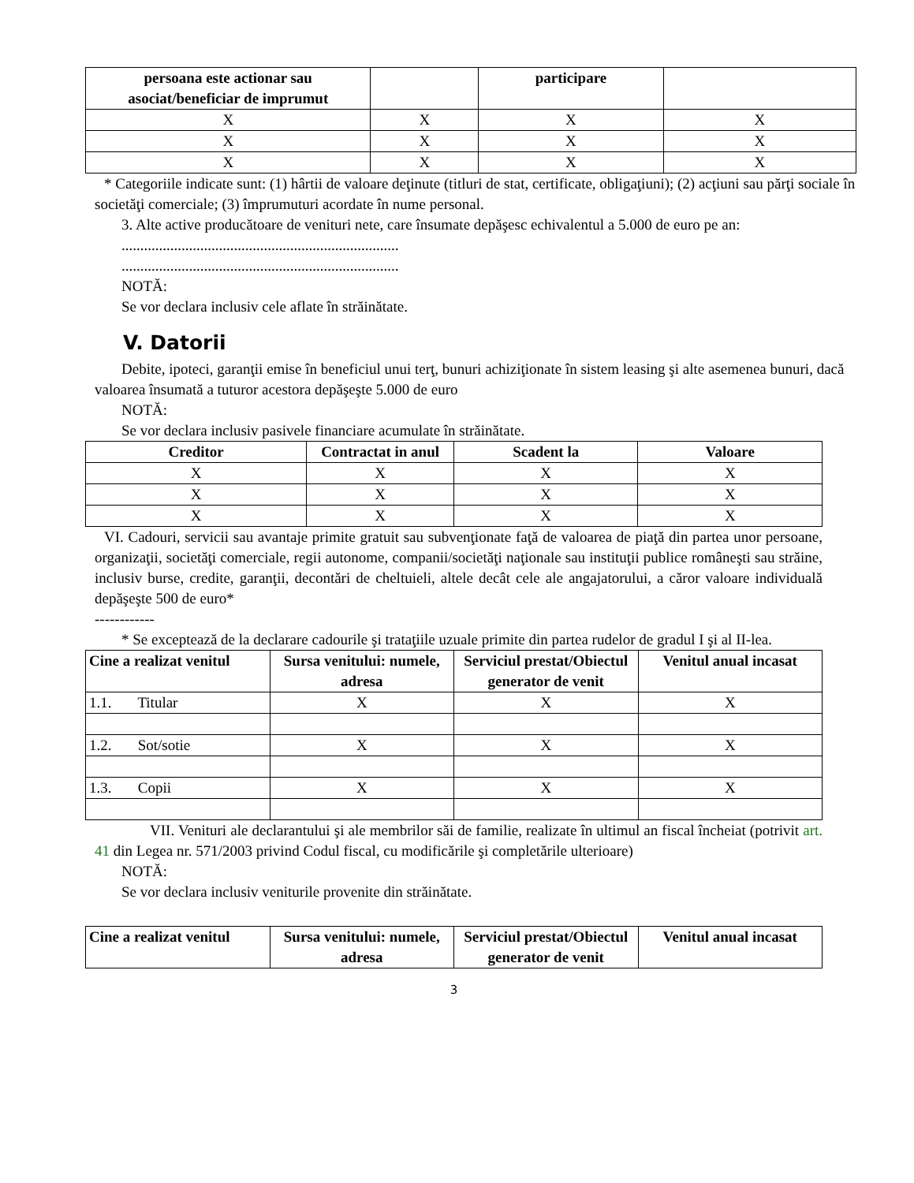| persoana este actionar sau asociat/beneficiar de imprumut | | participare | |
| --- | --- | --- | --- |
| X | X | X | X |
| X | X | X | X |
| X | X | X | X |
* Categoriile indicate sunt: (1) hârtii de valoare deţinute (titluri de stat, certificate, obligaţiuni); (2) acţiuni sau părţi sociale în societăţi comerciale; (3) împrumuturi acordate în nume personal.
3. Alte active producătoare de venituri nete, care însumate depăşesc echivalentul a 5.000 de euro pe an:
..........................................................................
..........................................................................
NOTĂ:
Se vor declara inclusiv cele aflate în străinătate.
V. Datorii
Debite, ipoteci, garanţii emise în beneficiul unui terţ, bunuri achiziţionate în sistem leasing şi alte asemenea bunuri, dacă valoarea însumată a tuturor acestora depăşeşte 5.000 de euro
NOTĂ:
Se vor declara inclusiv pasivele financiare acumulate în străinătate.
| Creditor | Contractat in anul | Scadent la | Valoare |
| --- | --- | --- | --- |
| X | X | X | X |
| X | X | X | X |
| X | X | X | X |
VI. Cadouri, servicii sau avantaje primite gratuit sau subvenţionate faţă de valoarea de piaţă din partea unor persoane, organizaţii, societăţi comerciale, regii autonome, companii/societăţi naţionale sau instituţii publice româneşti sau străine, inclusiv burse, credite, garanţii, decontări de cheltuieli, altele decât cele ale angajatorului, a căror valoare individuală depăşeşte 500 de euro*
------------
* Se exceptează de la declarare cadourile şi trataţiile uzuale primite din partea rudelor de gradul I şi al II-lea.
| Cine a realizat venitul | Sursa venitului: numele, adresa | Serviciul prestat/Obiectul generator de venit | Venitul anual incasat |
| --- | --- | --- | --- |
| 1.1. Titular | X | X | X |
| 1.2. Sot/sotie | X | X | X |
| 1.3. Copii | X | X | X |
VII. Venituri ale declarantului şi ale membrilor săi de familie, realizate în ultimul an fiscal încheiat (potrivit art. 41 din Legea nr. 571/2003 privind Codul fiscal, cu modificările şi completările ulterioare)
NOTĂ:
Se vor declara inclusiv veniturile provenite din străinătate.
| Cine a realizat venitul | Sursa venitului: numele, adresa | Serviciul prestat/Obiectul generator de venit | Venitul anual incasat |
| --- | --- | --- | --- |
3